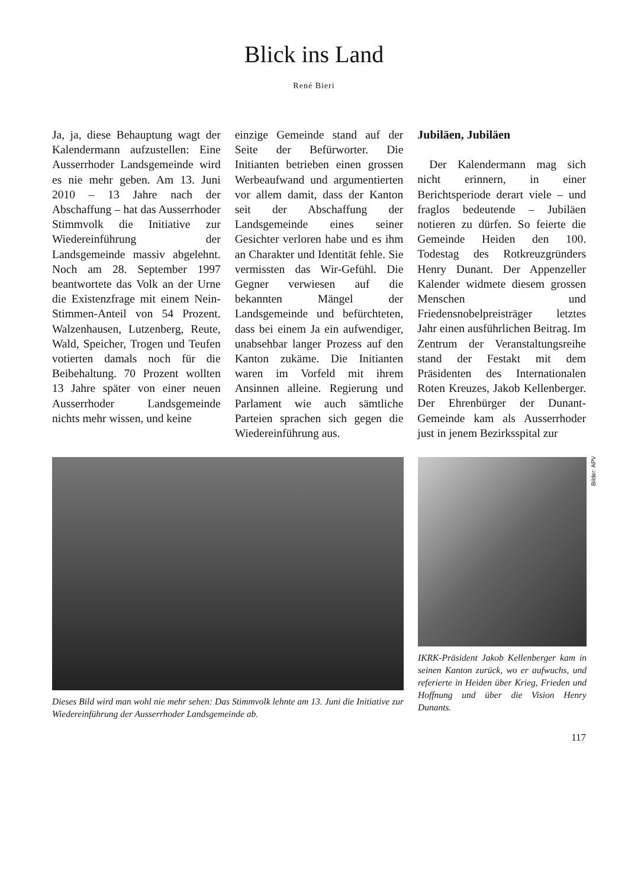Blick ins Land
René Bieri
Ja, ja, diese Behauptung wagt der Kalendermann aufzustellen: Eine Ausserrhoder Landsgemeinde wird es nie mehr geben. Am 13. Juni 2010 – 13 Jahre nach der Abschaffung – hat das Ausserrhoder Stimmvolk die Initiative zur Wiedereinführung der Landsgemeinde massiv abgelehnt. Noch am 28. September 1997 beantwortete das Volk an der Urne die Existenzfrage mit einem Nein-Stimmen-Anteil von 54 Prozent. Walzenhausen, Lutzenberg, Reute, Wald, Speicher, Trogen und Teufen votierten damals noch für die Beibehaltung. 70 Prozent wollten 13 Jahre später von einer neuen Ausserrhoder Landsgemeinde nichts mehr wissen, und keine
einzige Gemeinde stand auf der Seite der Befürworter. Die Initianten betrieben einen grossen Werbeaufwand und argumentierten vor allem damit, dass der Kanton seit der Abschaffung der Landsgemeinde eines seiner Gesichter verloren habe und es ihm an Charakter und Identität fehle. Sie vermissten das Wir-Gefühl. Die Gegner verwiesen auf die bekannten Mängel der Landsgemeinde und befürchteten, dass bei einem Ja ein aufwendiger, unabsehbar langer Prozess auf den Kanton zukäme. Die Initianten waren im Vorfeld mit ihrem Ansinnen alleine. Regierung und Parlament wie auch sämtliche Parteien sprachen sich gegen die Wiedereinführung aus.
Jubiläen, Jubiläen
Der Kalendermann mag sich nicht erinnern, in einer Berichtsperiode derart viele – und fraglos bedeutende – Jubiläen notieren zu dürfen. So feierte die Gemeinde Heiden den 100. Todestag des Rotkreuzgründers Henry Dunant. Der Appenzeller Kalender widmete diesem grossen Menschen und Friedensnobelpreisträger letztes Jahr einen ausführlichen Beitrag. Im Zentrum der Veranstaltungsreihe stand der Festakt mit dem Präsidenten des Internationalen Roten Kreuzes, Jakob Kellenberger. Der Ehrenbürger der Dunant-Gemeinde kam als Ausserrhoder just in jenem Bezirksspital zur
Dieses Bild wird man wohl nie mehr sehen: Das Stimmvolk lehnte am 13. Juni die Initiative zur Wiedereinführung der Ausserrhoder Landsgemeinde ab.
IKRK-Präsident Jakob Kellenberger kam in seinen Kanton zurück, wo er aufwuchs, und referierte in Heiden über Krieg, Frieden und Hoffnung und über die Vision Henry Dunants.
Bilder: APV
117